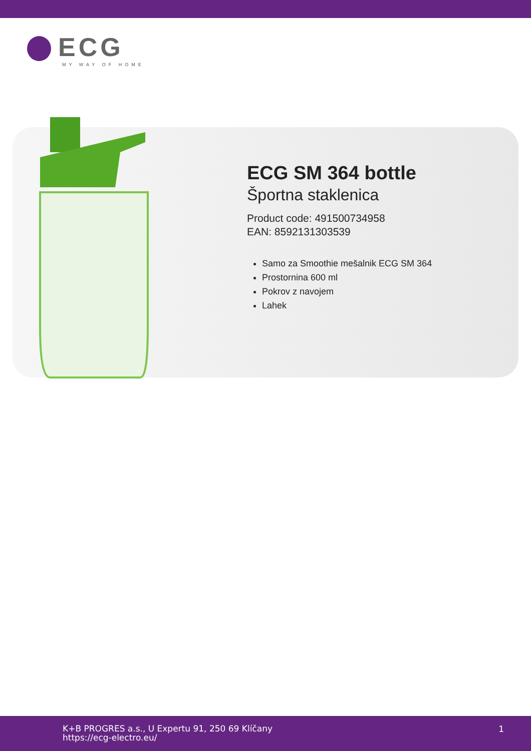ECG
MY WAY OF HOME
ECG SM 364 bottle
Športna staklenica
Product code: 491500734958
EAN: 8592131303539
Samo za Smoothie mešalnik ECG SM 364
Prostornina 600 ml
Pokrov z navojem
Lahek
K+B PROGRES a.s., U Expertu 91, 250 69 Klíčany
https://ecg-electro.eu/
1